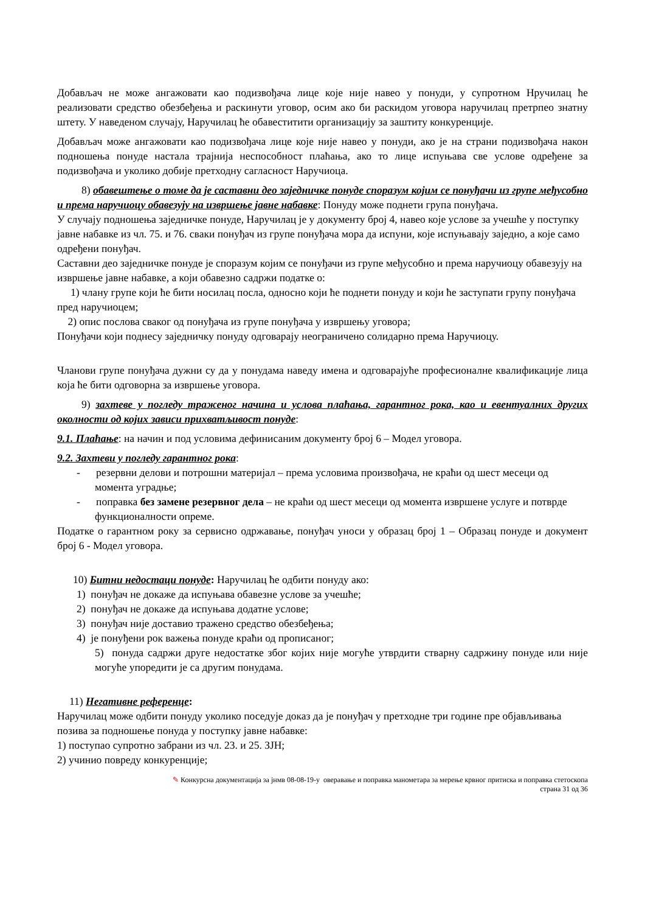Добављач не може ангажовати као подизвођача лице које није навео у понуди, у супротном Нручилац ће реализовати средство обезбеђења и раскинути уговор, осим ако би раскидом уговора наручилац претрпео знатну штету. У наведеном случају, Наручилац ће обавеститити организацију за заштиту конкуренције.
Добављач може ангажовати као подизвођача лице које није навео у понуди, ако је на страни подизвођача након подношења понуде настала трајнија неспособност плаћања, ако то лице испуњава све услове одређене за подизвођача и уколико добије претходну сагласност Наручиоца.
8) обавештење о томе да је саставни део заједничке понуде споразум којим се понуђачи из групе међусобно и према наручиоцу обавезују на извршење јавне набавке: Понуду може поднети група понуђача.
У случају подношења заједничке понуде, Наручилац је у документу број 4, навео које услове за учешће у поступку јавне набавке из чл. 75. и 76. сваки понуђач из групе понуђача мора да испуни, које испуњавају заједно, а које само одређени понуђач.
Саставни део заједничке понуде је споразум којим се понуђачи из групе међусобно и према наручиоцу обавезују на извршење јавне набавке, а који обавезно садржи податке о:
1) члану групе који ће бити носилац посла, односно који ће поднети понуду и који ће заступати групу понуђача пред наручиоцем;
2) опис послова сваког од понуђача из групе понуђача у извршењу уговора;
Понуђачи који поднесу заједничку понуду одговарају неограничено солидарно према Наручиоцу.
Чланови групе понуђача дужни су да у понудама наведу имена и одговарајуће професионалне квалификације лица која ће бити одговорна за извршење уговора.
9) захтеве у погледу траженог начина и услова плаћања, гарантног рока, као и евентуалних других околности од којих зависи прихватљивост понуде:
9.1. Плаћање: на начин и под условима дефинисаним документу број 6 – Модел уговора.
9.2. Захтеви у погледу гарантног рока:
- резервни делови и потрошни материјал – према условима произвођача, не краћи од шест месеци од момента уградње;
- поправка без замене резервног дела – не краћи од шест месеци од момента извршене услуге и потврде функционалности опреме.
Податке о гарантном року за сервисно одржавање, понуђач уноси у образац број 1 – Образац понуде и документ број 6 - Модел уговора.
10) Битни недостаци понуде: Наручилац ће одбити понуду ако:
1) понуђач не докаже да испуњава обавезне услове за учешће;
2) понуђач не докаже да испуњава додатне услове;
3) понуђач није доставио тражено средство обезбеђења;
4) је понуђени рок важења понуде краћи од прописаног;
5) понуда садржи друге недостатке због којих није могуће утврдити стварну садржину понуде или није могуће упоредити је са другим понудама.
11) Негативне референце:
Наручилац може одбити понуду уколико поседује доказ да је понуђач у претходне три године пре објављивања позива за подношење понуда у поступку јавне набавке:
1) поступао супротно забрани из чл. 23. и 25. ЗЈН;
2) учинио повреду конкуренције;
✎ Конкурсна документација за јнмв 08-08-19-у оверавање и поправка манометара за мерење крвног притиска и поправка стетоскопа
страна 31 од 36